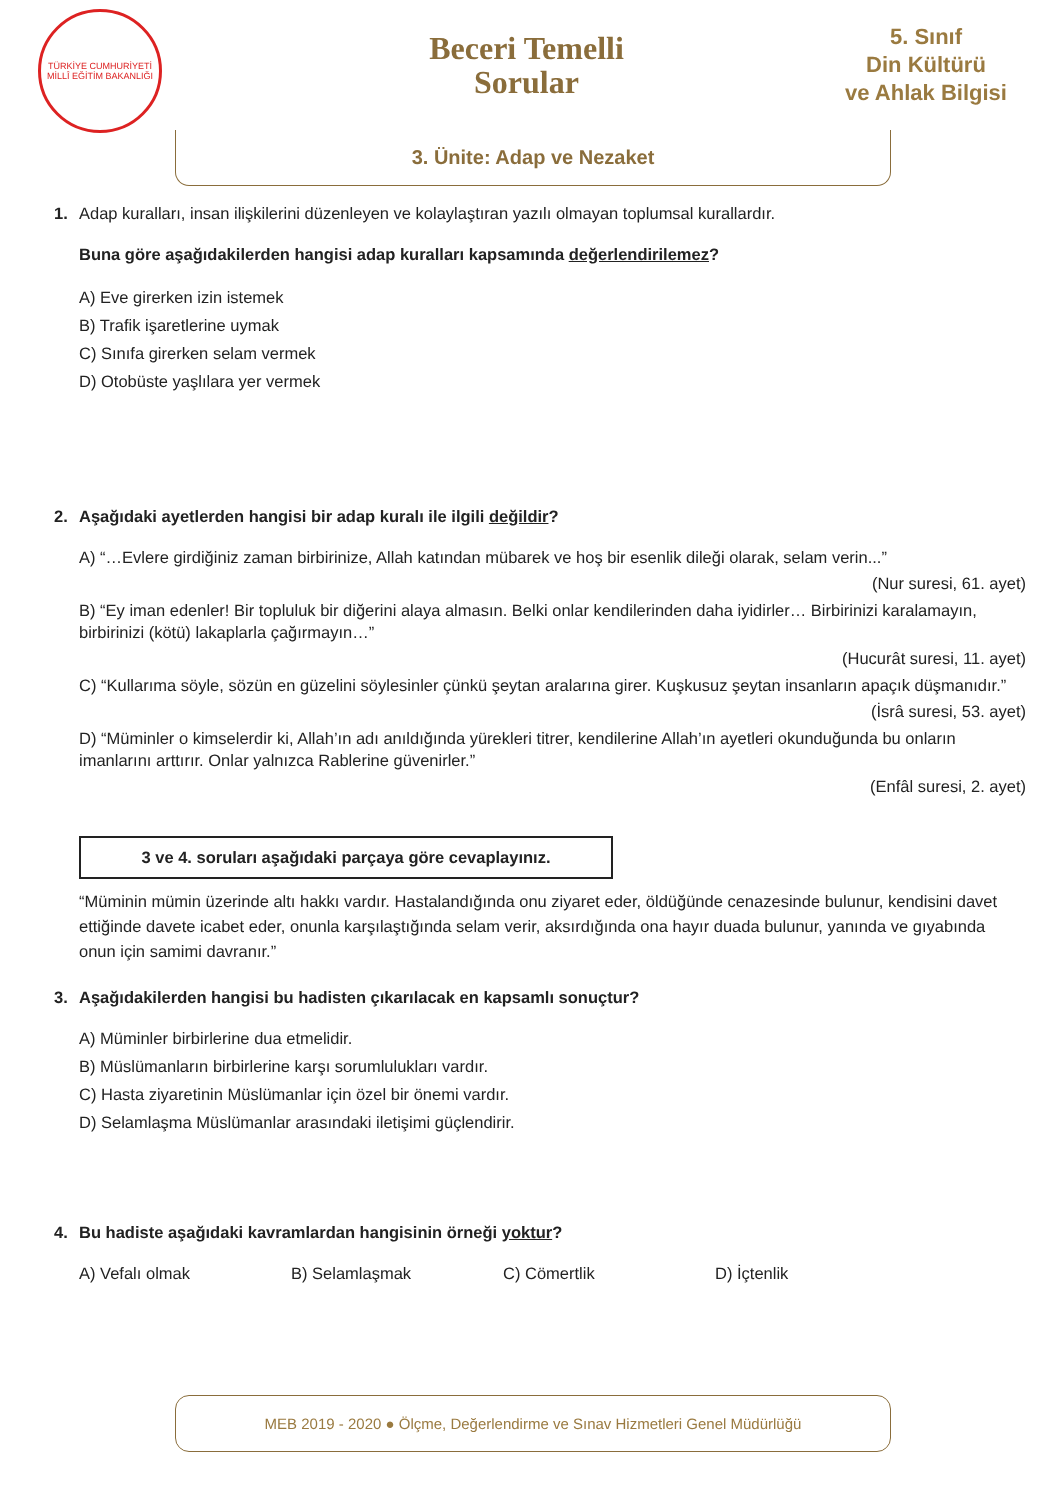TÜRKİYE CUMHURİYETİ MİLLÎ EĞİTİM BAKANLIĞI
Beceri Temelli
Sorular
5. Sınıf
Din Kültürü
ve Ahlak Bilgisi
3. Ünite: Adap ve Nezaket
1. Adap kuralları, insan ilişkilerini düzenleyen ve kolaylaştıran yazılı olmayan toplumsal kurallardır.
Buna göre aşağıdakilerden hangisi adap kuralları kapsamında değerlendirilemez?
A) Eve girerken izin istemek
B) Trafik işaretlerine uymak
C) Sınıfa girerken selam vermek
D) Otobüste yaşlılara yer vermek
2. Aşağıdaki ayetlerden hangisi bir adap kuralı ile ilgili değildir?
A) “…Evlere girdiğiniz zaman birbirinize, Allah katından mübarek ve hoş bir esenlik dileği olarak, selam verin...”
(Nur suresi, 61. ayet)
B) “Ey iman edenler! Bir topluluk bir diğerini alaya almasın. Belki onlar kendilerinden daha iyidirler… Birbirinizi karalamayın, birbirinizi (kötü) lakaplarla çağırmayın…”
(Hucurât suresi, 11. ayet)
C) “Kullarıma söyle, sözün en güzelini söylesinler çünkü şeytan aralarına girer. Kuşkusuz şeytan insanların apaçık düşmanıdır.”
(İsrâ suresi, 53. ayet)
D) “Müminler o kimselerdir ki, Allah’ın adı anıldığında yürekleri titrer, kendilerine Allah’ın ayetleri okunduğunda bu onların imanlarını arttırır. Onlar yalnızca Rablerine güvenirler.”
(Enfâl suresi, 2. ayet)
3 ve 4. soruları aşağıdaki parçaya göre cevaplayınız.
“Müminin mümin üzerinde altı hakkı vardır. Hastalandığında onu ziyaret eder, öldüğünde cenazesinde bulunur, kendisini davet ettiğinde davete icabet eder, onunla karşılaştığında selam verir, aksırdığında ona hayır duada bulunur, yanında ve gıyabında onun için samimi davranır.”
3. Aşağıdakilerden hangisi bu hadisten çıkarılacak en kapsamlı sonuçtur?
A) Müminler birbirlerine dua etmelidir.
B) Müslümanların birbirlerine karşı sorumlulukları vardır.
C) Hasta ziyaretinin Müslümanlar için özel bir önemi vardır.
D) Selamlaşma Müslümanlar arasındaki iletişimi güçlendirir.
4. Bu hadiste aşağıdaki kavramlardan hangisinin örneği yoktur?
A) Vefalı olmak B) Selamlaşmak C) Cömertlik D) İçtenlik
MEB 2019 - 2020 ● Ölçme, Değerlendirme ve Sınav Hizmetleri Genel Müdürlüğü